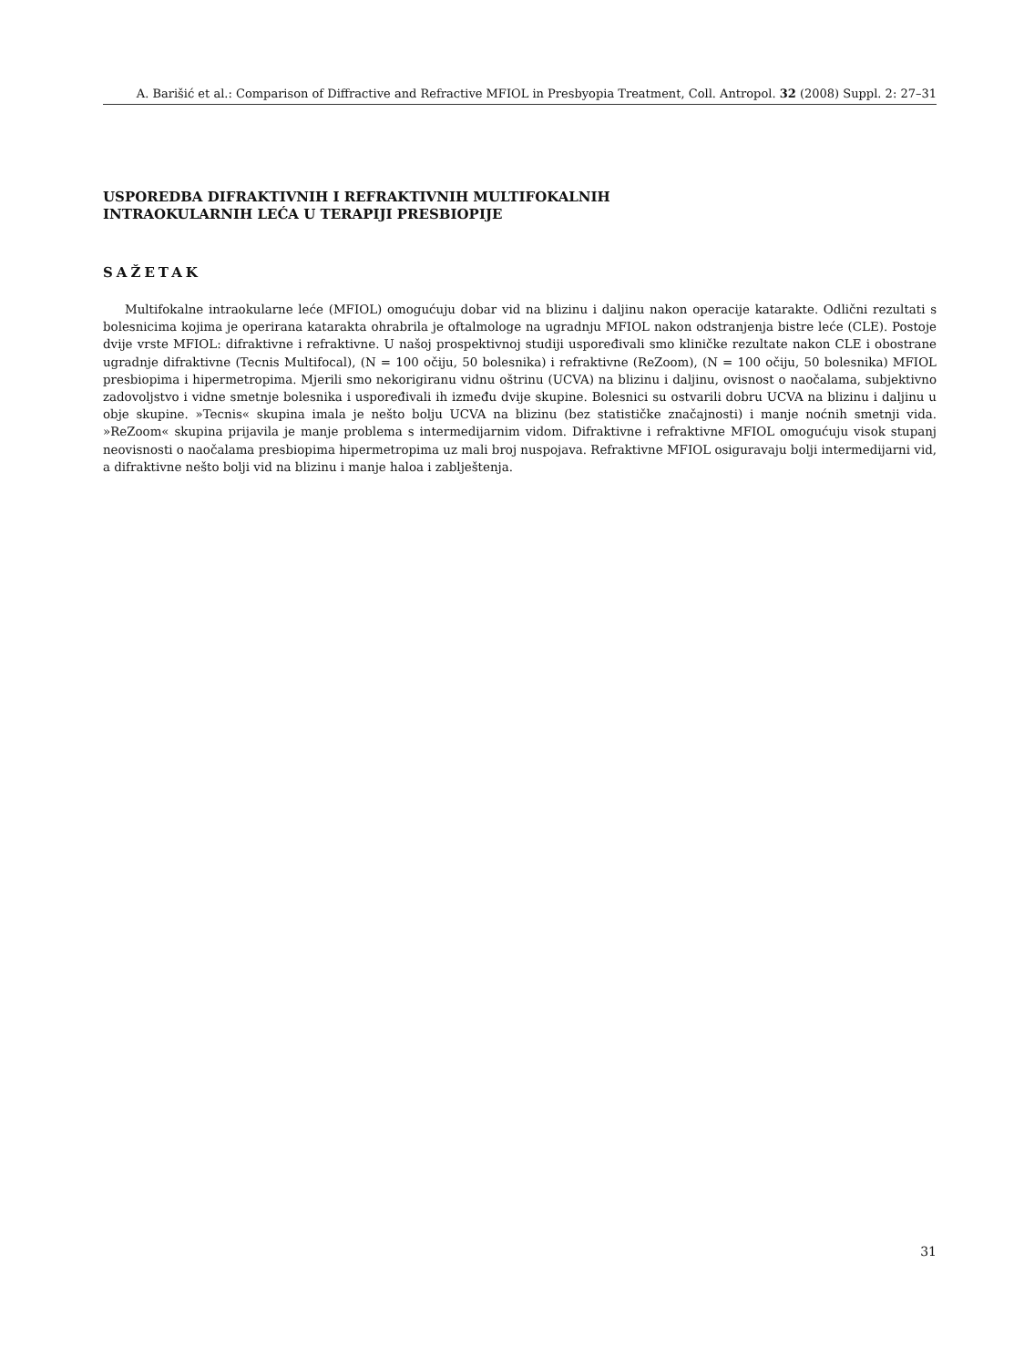A. Barišić et al.: Comparison of Diffractive and Refractive MFIOL in Presbyopia Treatment, Coll. Antropol. 32 (2008) Suppl. 2: 27–31
USPOREDBA DIFRAKTIVNIH I REFRAKTIVNIH MULTIFOKALNIH
INTRAOKULARNIH LEĆA U TERAPIJI PRESBIOPIJE
SAŽETAK
Multifokalne intraokularne leće (MFIOL) omogućuju dobar vid na blizinu i daljinu nakon operacije katarakte. Odlični rezultati s bolesnicima kojima je operirana katarakta ohrabrila je oftalmologe na ugradnju MFIOL nakon odstranjenja bistre leće (CLE). Postoje dvije vrste MFIOL: difraktivne i refraktivne. U našoj prospektivnoj studiji uspoređivali smo kliničke rezultate nakon CLE i obostrane ugradnje difraktivne (Tecnis Multifocal), (N = 100 očiju, 50 bolesnika) i refraktivne (ReZoom), (N = 100 očiju, 50 bolesnika) MFIOL presbiopima i hipermetropima. Mjerili smo nekorigiranu vidnu oštrinu (UCVA) na blizinu i daljinu, ovisnost o naočalama, subjektivno zadovoljstvo i vidne smetnje bolesnika i uspoređivali ih između dvije skupine. Bolesnici su ostvarili dobru UCVA na blizinu i daljinu u obje skupine. »Tecnis« skupina imala je nešto bolju UCVA na blizinu (bez statističke značajnosti) i manje noćnih smetnji vida. »ReZoom« skupina prijavila je manje problema s intermedijarnim vidom. Difraktivne i refraktivne MFIOL omogućuju visok stupanj neovisnosti o naočalama presbiopima hipermetropima uz mali broj nuspojava. Refraktivne MFIOL osiguravaju bolji intermedijarni vid, a difraktivne nešto bolji vid na blizinu i manje haloa i zablještenja.
31